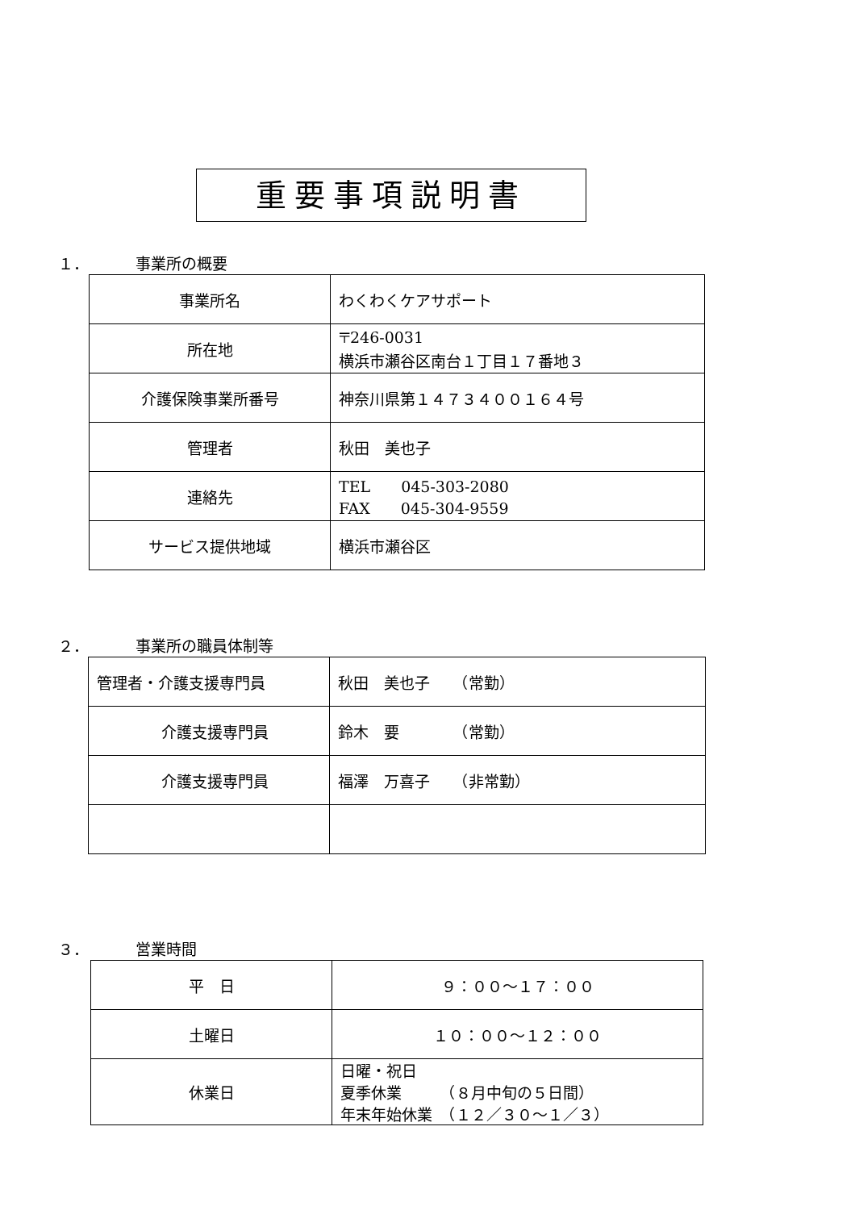重要事項説明書
１． 事業所の概要
| 事業所名 | わくわくケアサポート |
| 所在地 | 〒246-0031 横浜市瀬谷区南台１丁目１７番地３ |
| 介護保険事業所番号 | 神奈川県第１４７３４００１６４号 |
| 管理者 | 秋田 美也子 |
| 連絡先 | TEL 045-303-2080 FAX 045-304-9559 |
| サービス提供地域 | 横浜市瀬谷区 |
２． 事業所の職員体制等
| 管理者・介護支援専門員 | 秋田 美也子 （常勤） |
| 介護支援専門員 | 鈴木 要 （常勤） |
| 介護支援専門員 | 福澤 万喜子 （非常勤） |
３． 営業時間
| 平 日 | ９：００～１７：００ |
| 土曜日 | １０：００～１２：００ |
| 休業日 | 日曜・祝日 夏季休業 （８月中旬の５日間） 年末年始休業 （１２／３０～１／３） |